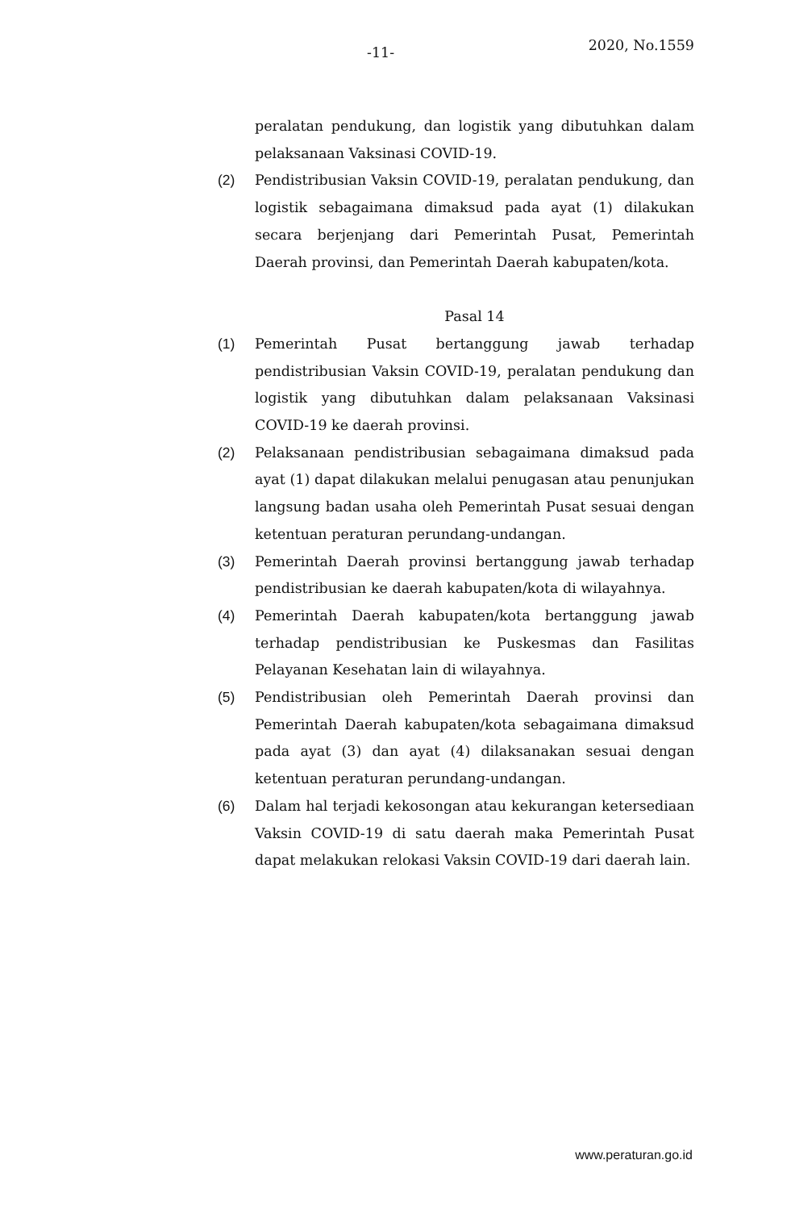-11- 2020, No.1559
peralatan pendukung, dan logistik yang dibutuhkan dalam pelaksanaan Vaksinasi COVID-19.
(2) Pendistribusian Vaksin COVID-19, peralatan pendukung, dan logistik sebagaimana dimaksud pada ayat (1) dilakukan secara berjenjang dari Pemerintah Pusat, Pemerintah Daerah provinsi, dan Pemerintah Daerah kabupaten/kota.
Pasal 14
(1) Pemerintah Pusat bertanggung jawab terhadap pendistribusian Vaksin COVID-19, peralatan pendukung dan logistik yang dibutuhkan dalam pelaksanaan Vaksinasi COVID-19 ke daerah provinsi.
(2) Pelaksanaan pendistribusian sebagaimana dimaksud pada ayat (1) dapat dilakukan melalui penugasan atau penunjukan langsung badan usaha oleh Pemerintah Pusat sesuai dengan ketentuan peraturan perundang-undangan.
(3) Pemerintah Daerah provinsi bertanggung jawab terhadap pendistribusian ke daerah kabupaten/kota di wilayahnya.
(4) Pemerintah Daerah kabupaten/kota bertanggung jawab terhadap pendistribusian ke Puskesmas dan Fasilitas Pelayanan Kesehatan lain di wilayahnya.
(5) Pendistribusian oleh Pemerintah Daerah provinsi dan Pemerintah Daerah kabupaten/kota sebagaimana dimaksud pada ayat (3) dan ayat (4) dilaksanakan sesuai dengan ketentuan peraturan perundang-undangan.
(6) Dalam hal terjadi kekosongan atau kekurangan ketersediaan Vaksin COVID-19 di satu daerah maka Pemerintah Pusat dapat melakukan relokasi Vaksin COVID-19 dari daerah lain.
www.peraturan.go.id